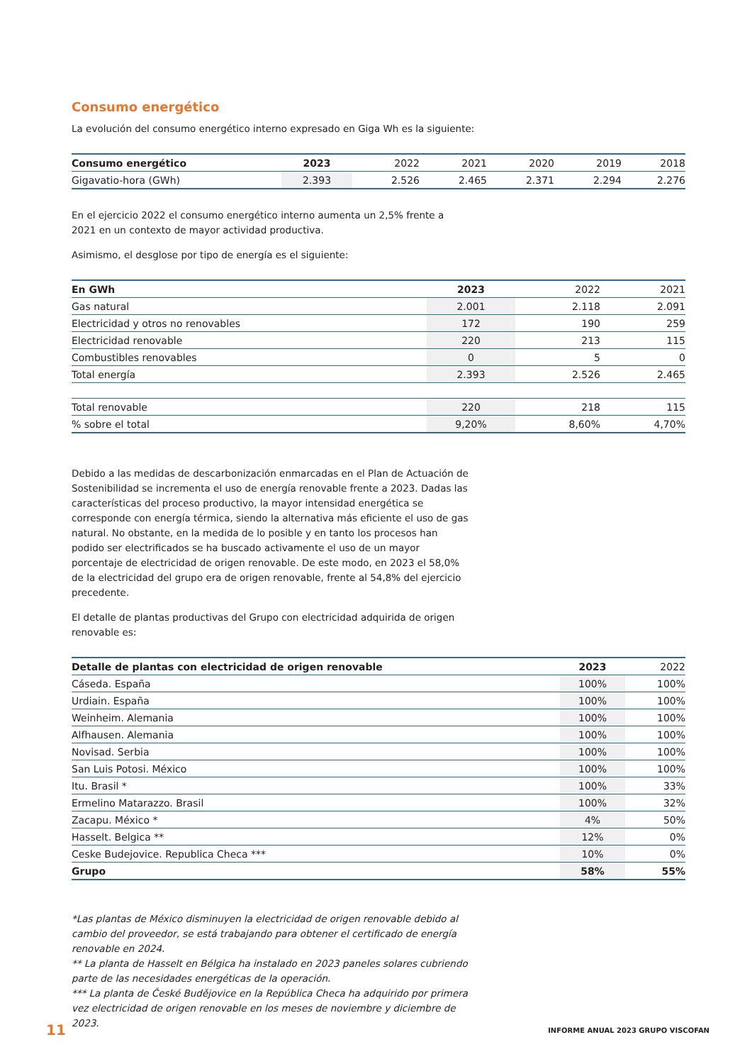Consumo energético
La evolución del consumo energético interno expresado en Giga Wh es la siguiente:
| Consumo energético | 2023 | 2022 | 2021 | 2020 | 2019 | 2018 |
| --- | --- | --- | --- | --- | --- | --- |
| Gigavatio-hora (GWh) | 2.393 | 2.526 | 2.465 | 2.371 | 2.294 | 2.276 |
En el ejercicio 2022 el consumo energético interno aumenta un 2,5% frente a 2021 en un contexto de mayor actividad productiva.
Asimismo, el desglose por tipo de energía es el siguiente:
| En GWh | 2023 | 2022 | 2021 |
| --- | --- | --- | --- |
| Gas natural | 2.001 | 2.118 | 2.091 |
| Electricidad y otros no renovables | 172 | 190 | 259 |
| Electricidad renovable | 220 | 213 | 115 |
| Combustibles renovables | 0 | 5 | 0 |
| Total energía | 2.393 | 2.526 | 2.465 |
| Total renovable | 220 | 218 | 115 |
| % sobre el total | 9,20% | 8,60% | 4,70% |
Debido a las medidas de descarbonización enmarcadas en el Plan de Actuación de Sostenibilidad se incrementa el uso de energía renovable frente a 2023. Dadas las características del proceso productivo, la mayor intensidad energética se corresponde con energía térmica, siendo la alternativa más eficiente el uso de gas natural. No obstante, en la medida de lo posible y en tanto los procesos han podido ser electrificados se ha buscado activamente el uso de un mayor porcentaje de electricidad de origen renovable. De este modo, en 2023 el 58,0% de la electricidad del grupo era de origen renovable, frente al 54,8% del ejercicio precedente.
El detalle de plantas productivas del Grupo con electricidad adquirida de origen renovable es:
| Detalle de plantas con electricidad de origen renovable | 2023 | 2022 |
| --- | --- | --- |
| Cáseda. España | 100% | 100% |
| Urdiain. España | 100% | 100% |
| Weinheim. Alemania | 100% | 100% |
| Alfhausen. Alemania | 100% | 100% |
| Novisad. Serbia | 100% | 100% |
| San Luis Potosi. México | 100% | 100% |
| Itu. Brasil * | 100% | 33% |
| Ermelino Matarazzo. Brasil | 100% | 32% |
| Zacapu. México * | 4% | 50% |
| Hasselt. Belgica ** | 12% | 0% |
| Ceske Budejovice. Republica Checa *** | 10% | 0% |
| Grupo | 58% | 55% |
*Las plantas de México disminuyen la electricidad de origen renovable debido al cambio del proveedor, se está trabajando para obtener el certificado de energía renovable en 2024.
** La planta de Hasselt en Bélgica ha instalado en 2023 paneles solares cubriendo parte de las necesidades energéticas de la operación.
*** La planta de České Budějovice en la República Checa ha adquirido por primera vez electricidad de origen renovable en los meses de noviembre y diciembre de 2023.
11 INFORME ANUAL 2023 GRUPO VISCOFAN